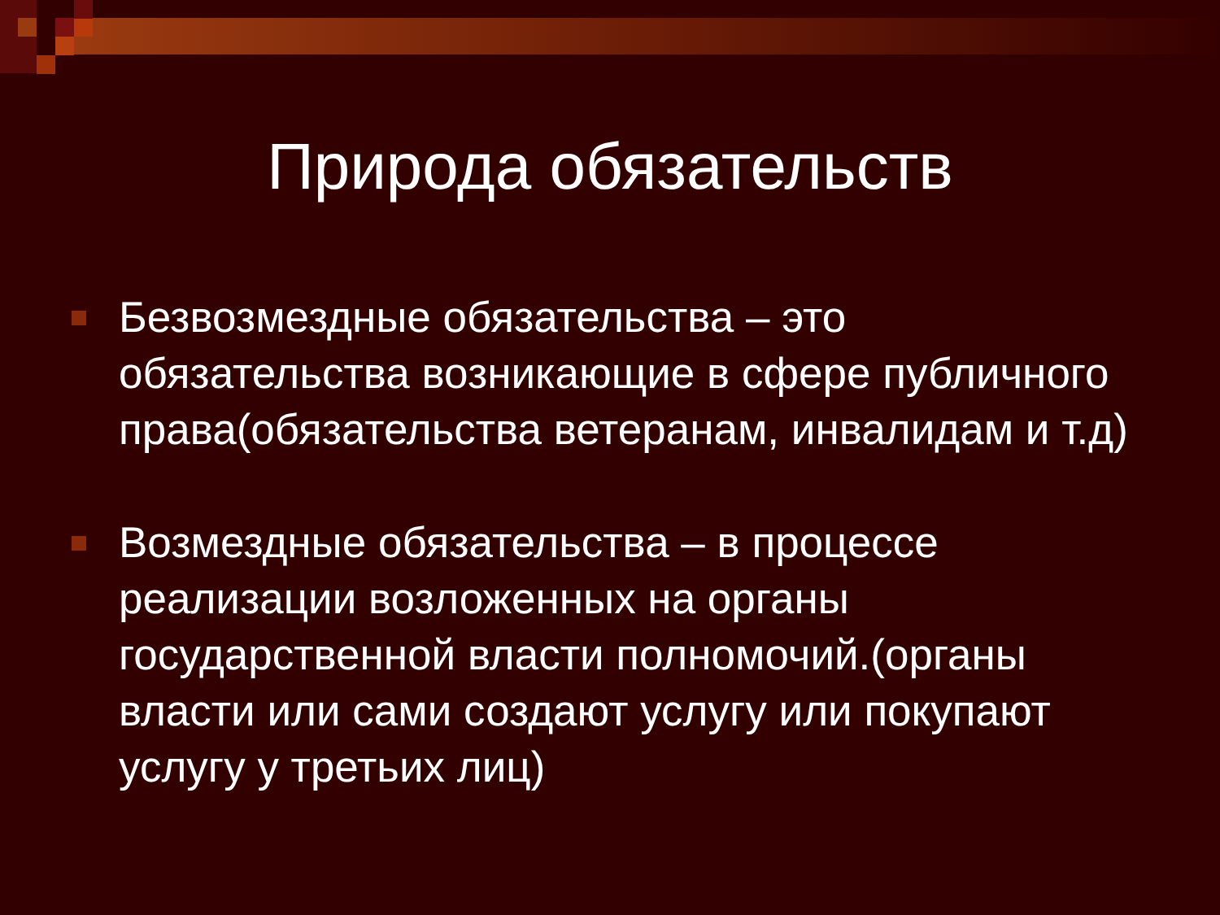Природа обязательств
Безвозмездные обязательства – это обязательства возникающие в сфере публичного права(обязательства ветеранам, инвалидам и т.д)
Возмездные обязательства – в процессе реализации возложенных на органы государственной власти полномочий.(органы власти или сами создают услугу или покупают услугу у третьих лиц)